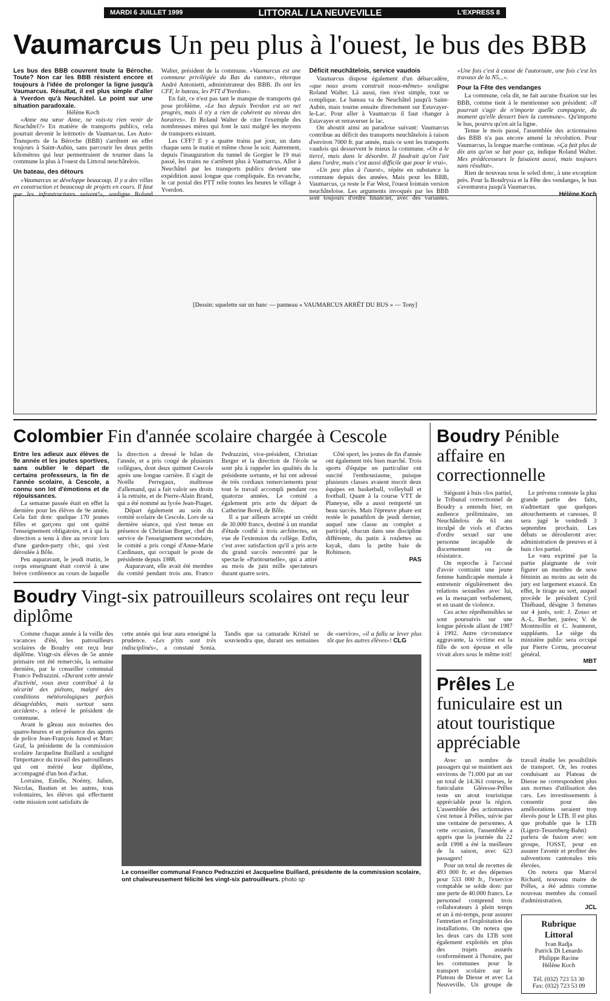MARDI 6 JUILLET 1999 LITTORAL / LA NEUVEVILLE L'EXPRESS 8
Vaumarcus Un peu plus à l'ouest, le bus des BBB
Les bus des BBB couvrent toute la Béroche. Toute? Non car les BBB résistent encore et toujours à l'idée de prolonger la ligne jusqu'à Vaumarcus. Résultat, il est plus simple d'aller à Yverdon qu'à Neuchâtel. Le point sur une situation paradoxale.
Hélène Koch
«Anne ma sœur Anne, ne vois-tu rien venir de Neuchâtel?» En matière de transports publics, cela pourrait devenir le leitmotiv de Vaumarcus. Les Auto-Transports de la Béroche (BBB) s'arrêtent en effet toujours à Saint-Aubin, sans parcourir les deux petits kilomètres qui leur permettraient de tourner dans la commune la plus à l'ouest du Littoral neuchâtelois.
Un bateau, des détours
«Vaumarcus se développe beaucoup. Il y a des villas en construction et beaucoup de projets en cours. Il faut que les infrastructures suivent!», souligne Roland Walter, président de la commune. «Vaumarcus est une commune privilégiée du Bas du canton», rétorque André Antonietti, administrateur des BBB. Ils ont les CFF, le bateau, les PTT d'Yverdon».
En fait, ce n'est pas tant le manque de transports qui pose problème. «Le bus depuis Yverdon est un net progrès, mais il n'y a rien de cohérent au niveau des horaires». Et Roland Walter de citer l'exemple des nombreuses mères qui font le taxi malgré les moyens de transports existant.
Les CFF? Il y a quatre trains par jour, un dans chaque sens le matin et même chose le soir. Autrement, depuis l'inauguration du tunnel de Gorgier le 19 mai passé, les trains ne s'arrêtent plus à Vaumarcus. Aller à Neuchâtel par les transports publics devient une expédition aussi longue que compliquée. En revanche, le car postal des PTT relie toutes les heures le village à Yverdon.
Déficit neuchâtelois, service vaudois
Vaumarcus dispose également d'un débarcadère, «que nous avons construit nous-mêmes» souligne Roland Walter. Là aussi, rien n'est simple, tout se complique. Le bateau va de Neuchâtel jusqu'à Saint-Aubin, mais tourne ensuite directement sur Estavayer-le-Lac. Pour aller à Vaumarcus il faut changer à Estavayer et retraverser le lac.
On aboutit ainsi au paradoxe suivant: Vaumarcus contribue au déficit des transports neuchâtelois à raison d'environ 7000 fr. par année, mais ce sont les transports vaudois qui desservent le mieux la commune. «On a le tiercé, mais dans le désordre. Il faudrait qu'on l'ait dans l'ordre, mais c'est aussi difficile que pour le vrai».
«Un peu plus à l'ouest», répète en substance la commune depuis des années. Mais pour les BBB, Vaumarcus, ça reste le Far West, l'ouest lointain version neuchâteloise. Les arguments invoqués par les BBB sont toujours d'ordre financier, avec des variantes. «Une fois c'est à cause de l'autoroute, une fois c'est les travaux de la N5...».
Pour la Fête des vendanges
La commune, cela dit, ne fait aucune fixation sur les BBB, comme tient à le mentionner son président: «Il pourrait s'agir de n'importe quelle compagnie, du moment qu'elle dessert bien la commune». Qu'importe le bus, pourvu qu'on ait la ligne.
Tenue le mois passé, l'assemblée des actionnaires des BBB n'a pas encore amené la révolution. Pour Vaumarcus, la longue marche continue. «Ça fait plus de dix ans qu'on se bat pour ça, indique Roland Walter. Mes prédécesseurs le faisaient aussi, mais toujours sans résultat».
Rien de nouveau sous le soleil donc, à une exception près. Pour la Boudrysia et la Fête des vendanges, le bus s'aventurera jusqu'à Vaumarcus.
Hélène Koch
[Dessin: squelette sur un banc — panneau « VAUMARCUS ARRÊT DU BUS » — Tony]
Colombier Fin d'année scolaire chargée à Cescole
Entre les adieux aux élèves de 9e année et les joutes sportives, sans oublier le départ de certains professeurs, la fin de l'année scolaire, à Cescole, a connu son lot d'émotions et de réjouissances.
La semaine passée était en effet la dernière pour les élèves de 9e année. Cela fait donc quelque 170 jeunes filles et garçons qui ont quitté l'enseignement obligatoire, et à qui la direction a tenu à dire au revoir lors d'une garden-party chic, qui s'est déroulée à Bôle.
Peu auparavant, le jeudi matin, le corps enseignant était convié à une brève conférence au cours de laquelle la direction a dressé le bilan de l'année, et a pris congé de plusieurs collègues, dont deux quittent Cescole après une longue carrière. Il s'agit de Noëlle Perregaux, maîtresse d'allemand, qui a fait valoir ses droits à la retraite, et de Pierre-Alain Brand, qui a été nommé au lycée Jean-Piaget.
Départ également au sein du comité scolaire de Cescole. Lors de sa dernière séance, qui s'est tenue en présence de Christian Berger, chef du service de l'enseignement secondaire, le comité a pris congé d'Anne-Marie Cardinaux, qui occupait le poste de présidente depuis 1988.
Auparavant, elle avait été membre du comité pendant trois ans. Franco Pedrazzini, vice-président, Christian Berger et la direction de l'école se sont plu à rappeler les qualités de la présidente sortante, et lui ont adressé de très cordiaux remerciements pour tout le travail accompli pendant ces quatorze années. Le comité a également pris acte du départ de Catherine Borel, de Bôle.
Il a par ailleurs accepté un crédit de 30.000 francs, destiné à un mandat d'étude confié à trois architectes, en vue de l'extension du collège. Enfin, c'est avec satisfaction qu'il a pris acte du grand succès rencontré par le spectacle «Paritournelle», qui a attiré au mois de juin mille spectateurs durant quatre soirs.
Côté sport, les joutes de fin d'année ont également très bien marché. Trois sports d'équipe en particulier ont suscité l'enthousiasme, puisque plusieurs classes avaient inscrit deux équipes en basketball, volleyball et football. Quant à la course VTT de Planeyse, elle a aussi remporté un beau succès. Mais l'épreuve phare est restée le panathlon de jeudi dernier, auquel une classe au complet a participé, chacun dans une discipline différente, du patin à roulettes au kayak, dans la petite baie de Robinson.
PAS
Boudry Vingt-six patrouilleurs scolaires ont reçu leur diplôme
Comme chaque année à la veille des vacances d'été, les patrouilleurs scolaires de Boudry ont reçu leur diplôme. Vingt-six élèves de 5e année primaire ont été remerciés, la semaine dernière, par le conseiller communal Franco Pedrazzini. «Durant cette année d'activité, vous avez contribué à la sécurité des piétons, malgré des conditions météorologiques parfois désagréables, mais surtout sans accident», a relevé le président de commune.
Avant le gâteau aux noisettes des quatre-heures et en présence des agents de police Jean-François Junod et Marc Graf, la présidente de la commission scolaire Jacqueline Buillard a souligné l'importance du travail des patrouilleurs qui ont mérité leur diplôme, accompagné d'un bon d'achat.
Lorraine, Estelle, Noémy, Julien, Nicolas, Bastien et les autres, tous volontaires, les élèves qui effectuent cette mission sont satisfaits de
cette année qui leur aura enseigné la prudence. «Les p'tits sont très indisciplinés», a constaté Sonia. Tandis que sa camarade Kristel se souviendra que, durant ses semaines de «service», «il a fallu se lever plus tôt que les autres élèves»! CLG
Le conseiller communal Franco Pedrazzini et Jacqueline Buillard, présidente de la commission scolaire, ont chaleureusement félicité les vingt-six patrouilleurs. photo sp
Boudry Pénible affaire en correctionnelle
Siégeant à huis clos partiel, le Tribunal correctionnel de Boudry a entendu hier, en audience préliminaire, un Neuchâtelois de 61 ans inculpé de viols et d'actes d'ordre sexuel sur une personne incapable de discernement ou de résistance.
On reproche à l'accusé d'avoir contraint une jeune femme handicapée mentale à entretenir régulièrement des relations sexuelles avec lui, en la menaçant verbalement, et en usant de violence.
Ces actes répréhensibles se sont poursuivis sur une longue période allant de 1987 à 1992. Autre circonstance aggravante, la victime est la fille de son épouse et elle vivait alors sous le même toit!
Le prévenu conteste la plus grande partie des faits, n'admettant que quelques attouchements et caresses. Il sera jugé le vendredi 3 septembre prochain. Les débats se dérouleront avec administration de preuves et à huis clos partiel.
Le vœu exprimé par la partie plaignante de voir figurer un membre de sexe féminin au moins au sein du jury est largement exaucé. En effet, le tirage au sort, auquel procède le président Cyril Thiébaud, désigne 3 femmes sur 4 jurés, soit: J. Zosso et A.-L. Bucher, jurées; V. de Montmollin et C. Jeanneret, suppléants. Le siège du ministère public sera occupé par Pierre Cornu, procureur général.
MBT
Prêles Le funiculaire est un atout touristique appréciable
Avec un nombre de passagers qui se maintient aux environs de 71.000 par an sur un total de 14.361 courses, le funiculaire Gléresse-Prêles reste un atout touristique appréciable pour la région. L'assemblée des actionnaires s'est tenue à Prêles, suivie par une centaine de personnes. A cette occasion, l'assemblée a appris que la journée du 22 août 1998 a été la meilleure de la saison, avec 623 passagers!
Pour un total de recettes de 493 000 fr. et des dépenses pour 533 000 fr., l'exercice comptable se solde donc par une perte de 40.000 francs. Le personnel comprend trois collaborateurs à plein temps et un à mi-temps, pour assurer l'entretien et l'exploitation des installations. On notera que les deux cars du LTB sont également exploités en plus des trajets assurés conformément à l'horaire, par les communes pour le transport scolaire sur le Plateau de Diesse et avec La Neuveville. Un groupe de travail étudie les possibilités de transport. Or, les routes conduisant au Plateau de Diesse ne correspondent plus aux normes d'utilisation des cars. Les investissements à consentir pour des améliorations seraient trop élevés pour le LTB. Il est plus que probable que le LTB (Ligerz-Tessenberg-Bahn) parlera de fusion avec son groupe, l'OSST, pour en assurer l'avenir et profiter des subventions cantonales très élevées.
On notera que Marcel Richard, nouveau maire de Prêles, a été admis comme nouveau membre du conseil d'administration.
JCL
Rubrique
Littoral
Ivan Radja
Patrick Di Lenardo
Philippe Racine
Hélène Koch
Tél. (032) 723 53 30
Fax: (032) 723 53 09